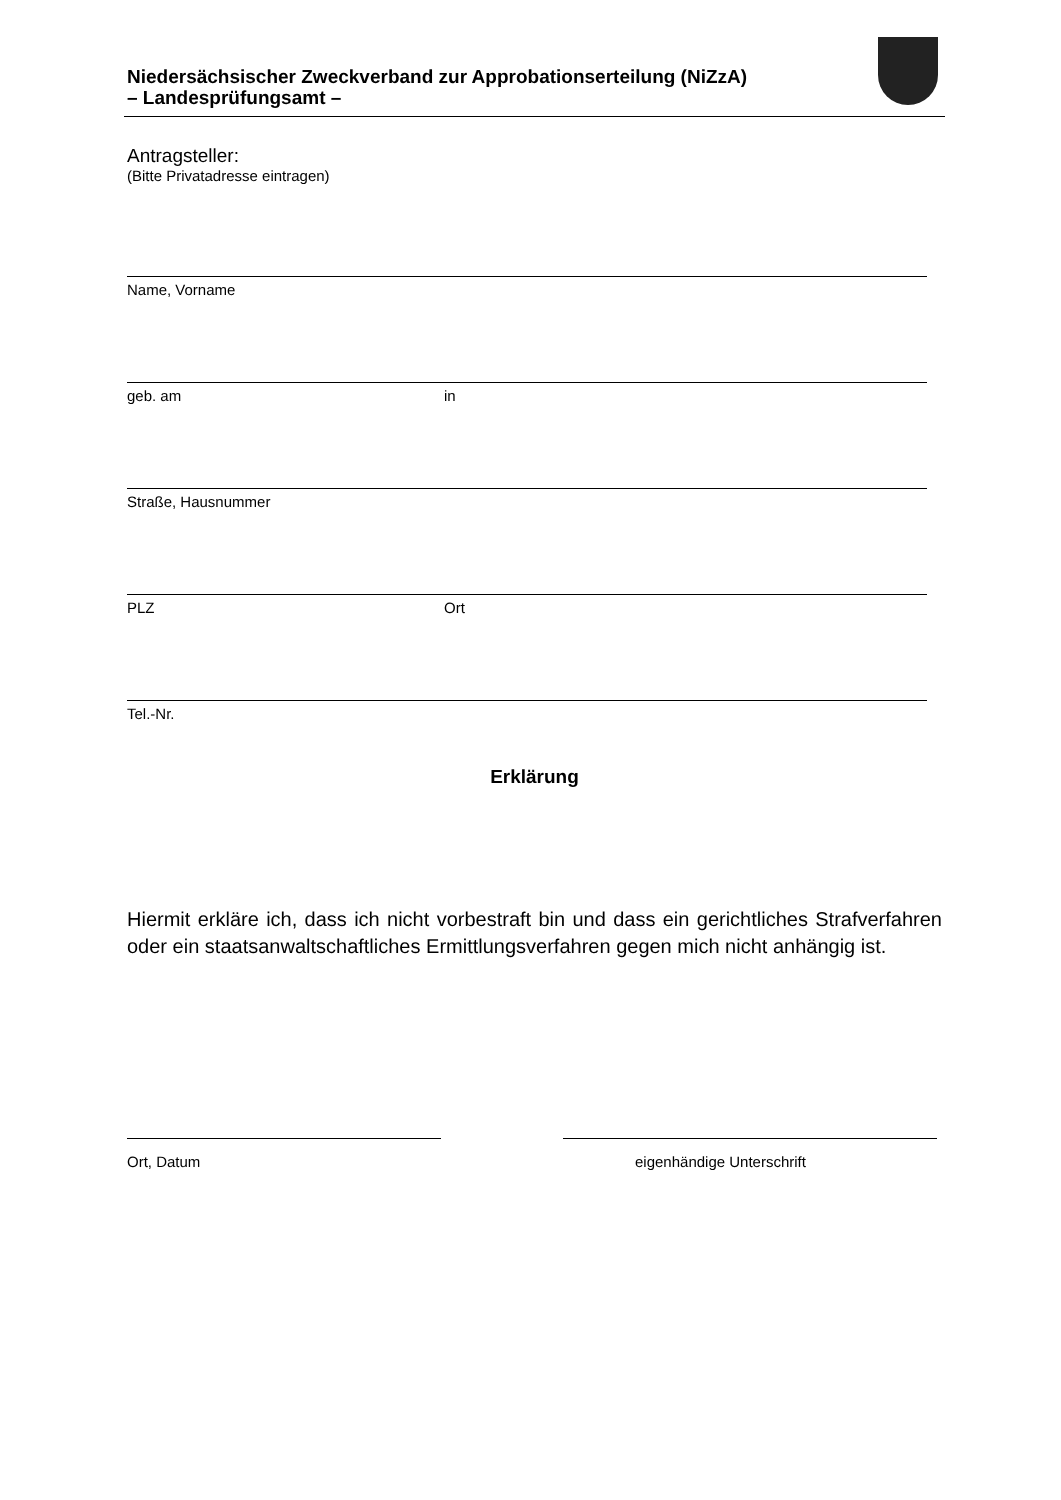Niedersächsischer Zweckverband zur Approbationserteilung (NiZzA)
– Landesprüfungsamt –
Antragsteller:
(Bitte Privatadresse eintragen)
Name, Vorname
geb. am in
Straße, Hausnummer
PLZ Ort
Tel.-Nr.
Erklärung
Hiermit erkläre ich, dass ich nicht vorbestraft bin und dass ein gerichtliches Strafverfahren oder ein staatsanwaltschaftliches Ermittlungsverfahren gegen mich nicht anhängig ist.
Ort, Datum eigenhändige Unterschrift